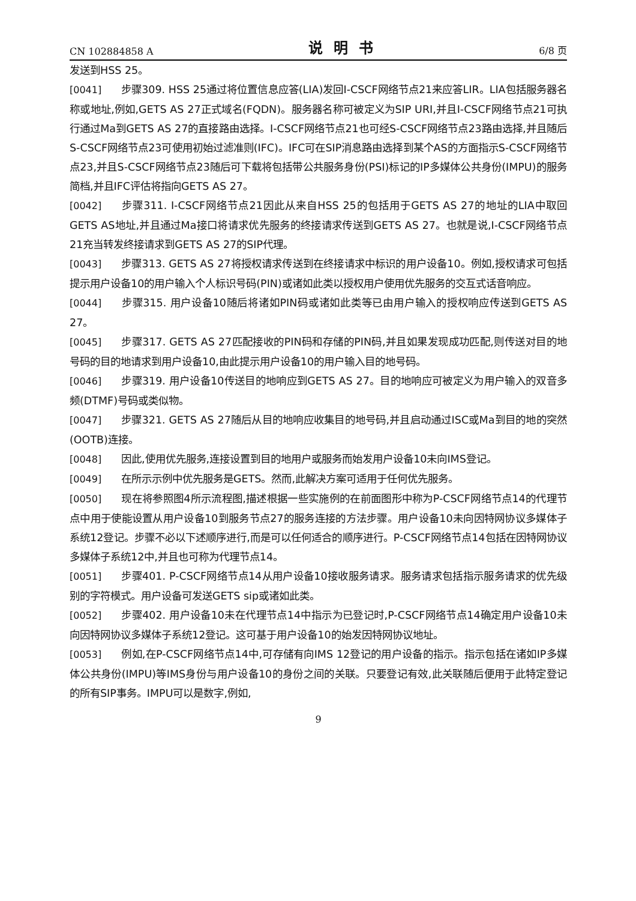CN 102884858 A 说明书 6/8 页
发送到HSS 25。
[0041] 步骤309. HSS 25通过将位置信息应答(LIA)发回I-CSCF网络节点21来应答LIR。LIA包括服务器名称或地址,例如,GETS AS 27正式域名(FQDN)。服务器名称可被定义为SIP URI,并且I-CSCF网络节点21可执行通过Ma到GETS AS 27的直接路由选择。I-CSCF网络节点21也可经S-CSCF网络节点23路由选择,并且随后S-CSCF网络节点23可使用初始过滤准则(IFC)。IFC可在SIP消息路由选择到某个AS的方面指示S-CSCF网络节点23,并且S-CSCF网络节点23随后可下载将包括带公共服务身份(PSI)标记的IP多媒体公共身份(IMPU)的服务简档,并且IFC评估将指向GETS AS 27。
[0042] 步骤311. I-CSCF网络节点21因此从来自HSS 25的包括用于GETS AS 27的地址的LIA中取回GETS AS地址,并且通过Ma接口将请求优先服务的终接请求传送到GETS AS 27。也就是说,I-CSCF网络节点21充当转发终接请求到GETS AS 27的SIP代理。
[0043] 步骤313. GETS AS 27将授权请求传送到在终接请求中标识的用户设备10。例如,授权请求可包括提示用户设备10的用户输入个人标识号码(PIN)或诸如此类以授权用户使用优先服务的交互式话音响应。
[0044] 步骤315. 用户设备10随后将诸如PIN码或诸如此类等已由用户输入的授权响应传送到GETS AS 27。
[0045] 步骤317. GETS AS 27匹配接收的PIN码和存储的PIN码,并且如果发现成功匹配,则传送对目的地号码的目的地请求到用户设备10,由此提示用户设备10的用户输入目的地号码。
[0046] 步骤319. 用户设备10传送目的地响应到GETS AS 27。目的地响应可被定义为用户输入的双音多频(DTMF)号码或类似物。
[0047] 步骤321. GETS AS 27随后从目的地响应收集目的地号码,并且启动通过ISC或Ma到目的地的突然(OOTB)连接。
[0048] 因此,使用优先服务,连接设置到目的地用户或服务而始发用户设备10未向IMS登记。
[0049] 在所示示例中优先服务是GETS。然而,此解决方案可适用于任何优先服务。
[0050] 现在将参照图4所示流程图,描述根据一些实施例的在前面图形中称为P-CSCF网络节点14的代理节点中用于使能设置从用户设备10到服务节点27的服务连接的方法步骤。用户设备10未向因特网协议多媒体子系统12登记。步骤不必以下述顺序进行,而是可以任何适合的顺序进行。P-CSCF网络节点14包括在因特网协议多媒体子系统12中,并且也可称为代理节点14。
[0051] 步骤401. P-CSCF网络节点14从用户设备10接收服务请求。服务请求包括指示服务请求的优先级别的字符模式。用户设备可发送GETS sip或诸如此类。
[0052] 步骤402. 用户设备10未在代理节点14中指示为已登记时,P-CSCF网络节点14确定用户设备10未向因特网协议多媒体子系统12登记。这可基于用户设备10的始发因特网协议地址。
[0053] 例如,在P-CSCF网络节点14中,可存储有向IMS 12登记的用户设备的指示。指示包括在诸如IP多媒体公共身份(IMPU)等IMS身份与用户设备10的身份之间的关联。只要登记有效,此关联随后便用于此特定登记的所有SIP事务。IMPU可以是数字,例如,
9